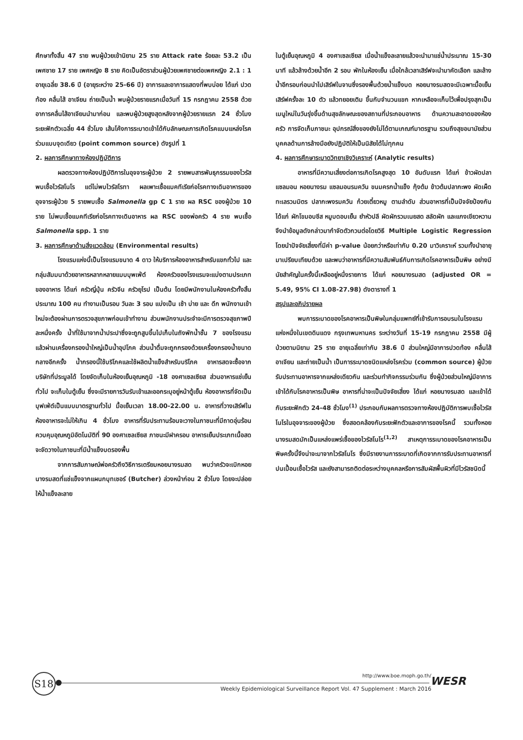ศึกษาทั้งสิ้น 47 ราย พบผู้ป่วยเข้านิยาม 25 ราย Attack rate ร้อยละ 53.2 เป็นเพศชาย 17 ราย เพศหญิง 8 ราย คิดเป็นอัตราส่วนผู้ป่วยเพศชายต่อเพศหญิง 2.1 : 1 อายุเฉลี่ย 38.6 ปี (อายุระหว่าง 25-66 ปี) อาการและอาการแสดงที่พบบ่อย ได้แก่ ปวดท้อง คลื่นไส้ อาเจียน ถ่ายเป็นน้ำ พบผู้ป่วยรายแรกเมื่อวันที่ 15 กรกฎาคม 2558 ด้วยอาการคลื่นไส้อาเจียนนำมาก่อน และพบผู้ป่วยสูงสุดหลังจากผู้ป่วยรายแรก 24 ชั่วโมง ระยะฟักตัวเฉลี่ย 44 ชั่วโมง เส้นโค้งการระบาดเข้าได้กับลักษณะการเกิดโรคแบบแหล่งโรคร่วมแบบจุดเดียว (point common source) ดังรูปที่ 1
2. ผลการศึกษาทางห้องปฏิบัติการ
ผลตรวจทางห้องปฏิบัติการในอุจจาระผู้ป่วย 2 รายพบสารพันธุกรรมของไวรัสพบเชื้อไวรัสโนโร แต่ไม่พบไวรัสโรทา ผลเพาะเชื้อแบคทีเรียก่อโรคทางเดินอาหารของอุจจาระผู้ป่วย 5 รายพบเชื้อ Salmonella gp C 1 ราย ผล RSC ของผู้ป่วย 10 ราย ไม่พบเชื้อแบคทีเรียก่อโรคทางเดินอาหาร ผล RSC ของพ่อครัว 4 ราย พบเชื้อ Salmonella spp. 1 ราย
3. ผลการศึกษาด้านสิ่งแวดล้อม (Environmental results)
โรงแรมแห่งนี้เป็นโรงแรมขนาด 4 ดาว ให้บริการห้องอาหารสำหรับแขกทั่วไป และกลุ่มสัมมนาด้วยอาหารหลากหลายแบบบุพเฟ่ต์ ห้องครัวของโรงแรมจะแบ่งตามประเภทของอาหาร ได้แก่ ครัวญี่ปุ่น ครัวจีน ครัวยุโรป เป็นต้น โดยมีพนักงานในห้องครัวทั้งสิ้นประมาณ 100 คน ทำงานเป็นรอบ วันละ 3 รอบ แบ่งเป็น เช้า บ่าย และ ดึก พนักงานเข้าใหม่จะต้องผ่านการตรวจสุขภาพก่อนเข้าทำงาน ส่วนพนักงานประจำจะมีการตรวจสุขภาพปีละหนึ่งครั้ง น้ำที่ใช้มาจากน้ำประปาซึ่งจะถูกสูบขึ้นไปเก็บในถังพักน้ำชั้น 7 ของโรงแรม แล้วผ่านเครื่องกรองน้ำใหญ่เป็นน้ำอุปโภค ส่วนน้ำดื่มจะถูกกรองด้วยเครื่องกรองน้ำขนาดกลางอีกครั้ง น้ำกรองนี้ใช้บริโภคและใช้ผลิตน้ำแข็งสำหรับบริโภค อาหารสดจะซื้อจากบริษัทที่ประมูลได้ โดยจัดเก็บในห้องเย็นอุณหภูมิ -18 องศาเซลเซียส ส่วนอาหารแช่เย็นทั่วไป จะเก็บในตู้เย็น ซึ่งจะมีรายการวันรับเข้าและออกระบุอยู่หน้าตู้เย็น ห้องอาหารที่จัดเป็นบุฟเฟ่ต์เป็นแบบมาตรฐานทั่วไป มื้อเย็นเวลา 18.00-22.00 น. อาหารที่วางเสิร์ฟในห้องอาหารจะไม่ให้เกิน 4 ชั่วโมง อาหารที่รับประทานร้อนจะวางในภาชนะที่มีถาดอุ่นร้อนควบคุมอุณหภูมิอัตโนมัติที่ 90 องศาเซลเซียส ภาชนะมีฝาครอบ อาหารเย็นประเภทเนื้อสด จะจัดวางในภาชนะที่มีน้ำแข็งบดรองพื้น
จากการสัมภาษณ์พ่อครัวถึงวิธีการเตรียมหอยนางรมสด พบว่าครัวจะเบิกหอยนางรมสดที่แช่แข็งจากแผนกบุทเชอร์ (Butcher) ล่วงหน้าก่อน 2 ชั่วโมง โดยจะปล่อยให้น้ำแข็งละลาย
ในตู้เย็นอุณหภูมิ 4 องศาเซลเซียส เมื่อน้ำแข็งละลายแล้วจะนำมาแช่น้ำประมาณ 15-30 นาที แล้วล้างด้วยน้ำอีก 2 รอบ พักในห้องเย็น เมื่อใกล้เวลาเสิร์ฟจะนำมาคัดเลือก และล้างน้ำอีกรอบก่อนนำไปเสิร์ฟในจานซึ่งรองพื้นด้วยน้ำแข็งบด หอยนางรมสดจะมีเฉพาะมื้อเย็นเสิร์ฟครั้งละ 10 ตัว แล้วทยอยเติม ขึ้นกับจำนวนแขก หากเหลือจะเก็บไว้เพื่อปรุงสุกเป็นเมนูใหม่ในวันรุ่งขึ้นด้านสุขลักษณะของสถานที่ประกอบอาหาร ด้านความสะอาดของห้องครัว การจัดเก็บภาชนะ อุปกรณ์สิ่งของยังไม่ได้ตามเกณฑ์มาตรฐาน รวมถึงสุขอนามัยส่วนบุคคลด้านการล้างมือยังปฏิบัติให้เป็นนิสัยได้ไม่ทุกคน
4. ผลการศึกษาระบาดวิทยาเชิงวิเคราะห์ (Analytic results)
อาหารที่มีความเสี่ยงต่อการเกิดโรคสูงสุด 10 อันดับแรก ได้แก่ ข้าวผัดปลาแซลมอน หอยนางรม แซลมอนรมควัน ขนมครกน้ำแข็ง กุ้งต้ม ข้าวต้มปลากะพง ผัดเผ็ดทะเลรวมมิตร ปลากะพงรมควัน ก๋วยเตี๋ยวหมู ตามลำดับ ส่วนอาหารที่เป็นปัจจัยป้องกัน ได้แก่ ผักโขมอบชีส หมูบดอบเย็น ยำหัวปลี ผัดผักรวมเนยสด สลัดผัก และแกงเขียวหวาน จึงนำข้อมูลดังกล่าวมากำจัดตัวกวนต่อโดยวิธี Multiple Logistic Regression โดยนำปัจจัยเสี่ยงที่มีค่า p-value น้อยกว่าหรือเท่ากับ 0.20 มาวิเคราะห์ รวมทั้งนำอายุมาเปรียบเทียบด้วย และพบว่าอาหารที่มีความสัมพันธ์กับการเกิดโรคอาหารเป็นพิษ อย่างมีนัยสำคัญในครั้งนี้เหลืออยู่หนึ่งรายการ ได้แก่ หอยนางรมสด (adjusted OR = 5.49, 95% CI 1.08-27.98) ดังตารางที่ 1
สรุปและอภิปรายผล
พบการระบาดของโรคอาหารเป็นพิษในกลุ่มแพทย์ที่เข้ารับการอบรมในโรงแรมแห่งหนึ่งในเขตดินแดง กรุงเทพมหานคร ระหว่างวันที่ 15-19 กรกฎาคม 2558 มีผู้ป่วยตามนิยาม 25 ราย อายุเฉลี่ยเท่ากับ 38.6 ปี ส่วนใหญ่มีอาการปวดท้อง คลื่นไส้ อาเจียน และถ่ายเป็นน้ำ เป็นการระบาดชนิดแหล่งโรคร่วม (common source) ผู้ป่วยรับประทานอาหารจากแหล่งเดียวกัน และร่วมทำกิจกรรมร่วมกัน ซึ่งผู้ป่วยส่วนใหญ่มีอาการเข้าได้กับโรคอาหารเป็นพิษ อาหารที่น่าจะเป็นปัจจัยเสี่ยง ได้แก่ หอยนางรมสด และเข้าได้กับระยะฟักตัว 24-48 ชั่วโมง<sup>(1)</sup> ประกอบกับผลการตรวจทางห้องปฏิบัติการพบเชื้อไวรัสโนโรในอุจจาระของผู้ป่วย ซึ่งสอดคล้องกับระยะฟักตัวและอาการของโรคนี้ รวมทั้งหอยนางรมสดมักเป็นแหล่งแพร่เชื้อของไวรัสโนโร<sup>(1,2)</sup> สาเหตุการระบาดของโรคอาหารเป็นพิษครั้งนี้จึงน่าจะมาจากไวรัสโนโร ซึ่งมีรายงานการระบาดที่เกิดจากการรับประทานอาหารที่ปนเปื้อนเชื้อไวรัส และยังสามารถติดต่อระหว่างบุคคลหรือการสัมผัสพื้นผิวที่มีไวรัสชนิดนี้
S18 http://www.boe.moph.go.th/
Weekly Epidemiological Surveillance Report Vol. 47 Supplement : March 2016
WESR